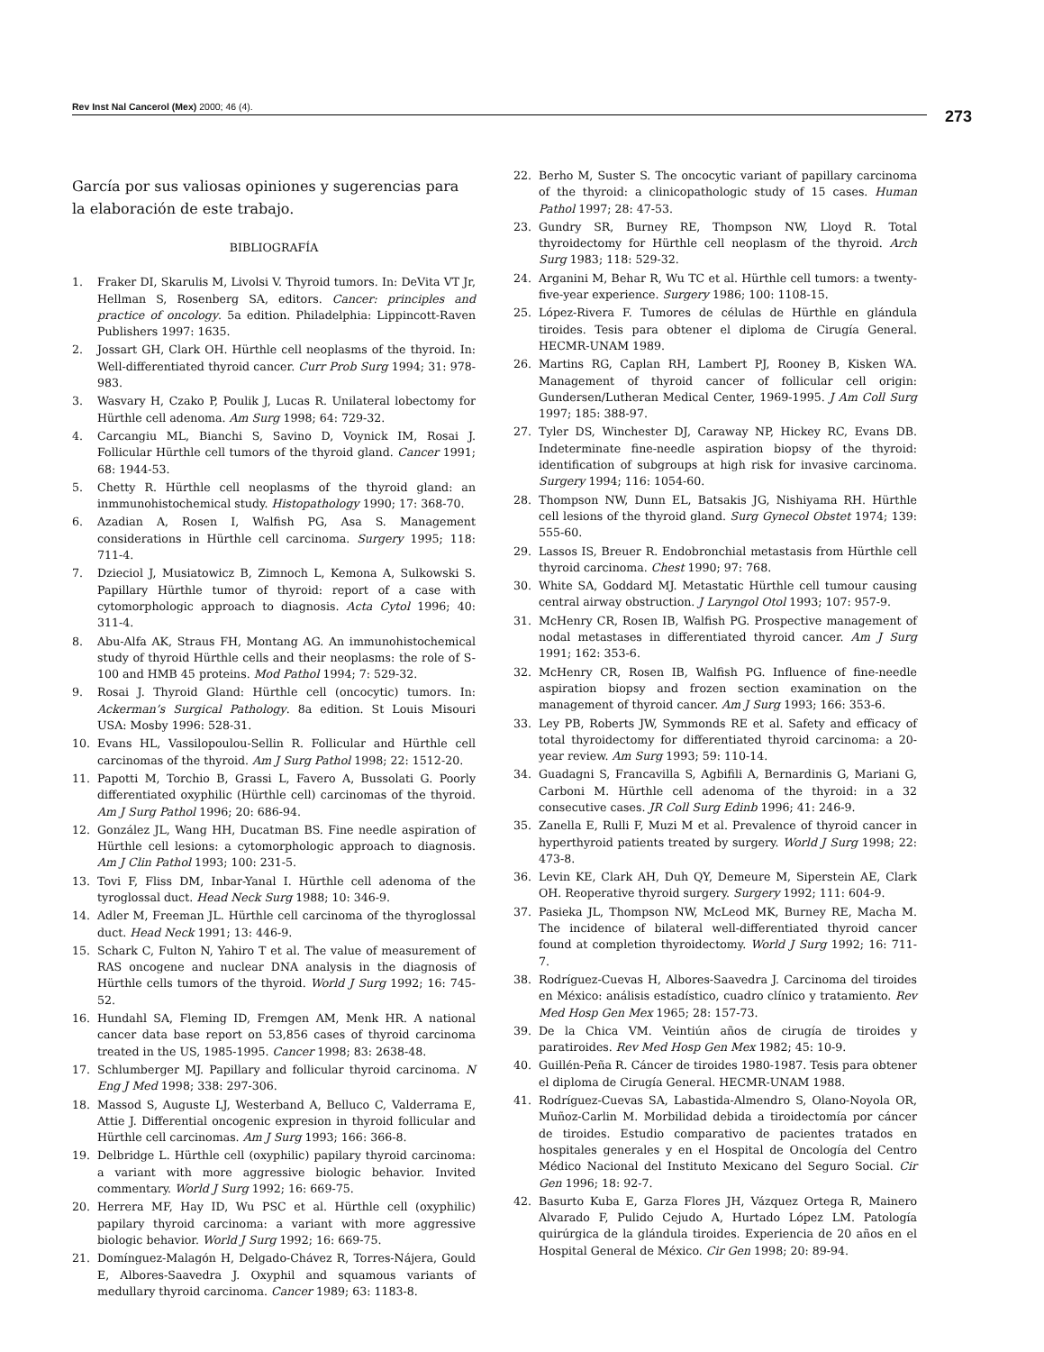Rev Inst Nal Cancerol (Mex) 2000; 46 (4).
273
García por sus valiosas opiniones y sugerencias para la elaboración de este trabajo.
BIBLIOGRAFÍA
1. Fraker DI, Skarulis M, Livolsi V. Thyroid tumors. In: DeVita VT Jr, Hellman S, Rosenberg SA, editors. Cancer: principles and practice of oncology. 5a edition. Philadelphia: Lippincott-Raven Publishers 1997: 1635.
2. Jossart GH, Clark OH. Hürthle cell neoplasms of the thyroid. In: Well-differentiated thyroid cancer. Curr Prob Surg 1994; 31: 978-983.
3. Wasvary H, Czako P, Poulik J, Lucas R. Unilateral lobectomy for Hürthle cell adenoma. Am Surg 1998; 64: 729-32.
4. Carcangiu ML, Bianchi S, Savino D, Voynick IM, Rosai J. Follicular Hürthle cell tumors of the thyroid gland. Cancer 1991; 68: 1944-53.
5. Chetty R. Hürthle cell neoplasms of the thyroid gland: an inmmunohistochemical study. Histopathology 1990; 17: 368-70.
6. Azadian A, Rosen I, Walfish PG, Asa S. Management considerations in Hürthle cell carcinoma. Surgery 1995; 118: 711-4.
7. Dzieciol J, Musiatowicz B, Zimnoch L, Kemona A, Sulkowski S. Papillary Hürthle tumor of thyroid: report of a case with cytomorphologic approach to diagnosis. Acta Cytol 1996; 40: 311-4.
8. Abu-Alfa AK, Straus FH, Montang AG. An immunohistochemical study of thyroid Hürthle cells and their neoplasms: the role of S-100 and HMB 45 proteins. Mod Pathol 1994; 7: 529-32.
9. Rosai J. Thyroid Gland: Hürthle cell (oncocytic) tumors. In: Ackerman’s Surgical Pathology. 8a edition. St Louis Misouri USA: Mosby 1996: 528-31.
10. Evans HL, Vassilopoulou-Sellin R. Follicular and Hürthle cell carcinomas of the thyroid. Am J Surg Pathol 1998; 22: 1512-20.
11. Papotti M, Torchio B, Grassi L, Favero A, Bussolati G. Poorly differentiated oxyphilic (Hürthle cell) carcinomas of the thyroid. Am J Surg Pathol 1996; 20: 686-94.
12. González JL, Wang HH, Ducatman BS. Fine needle aspiration of Hürthle cell lesions: a cytomorphologic approach to diagnosis. Am J Clin Pathol 1993; 100: 231-5.
13. Tovi F, Fliss DM, Inbar-Yanal I. Hürthle cell adenoma of the tyroglossal duct. Head Neck Surg 1988; 10: 346-9.
14. Adler M, Freeman JL. Hürthle cell carcinoma of the thyroglossal duct. Head Neck 1991; 13: 446-9.
15. Schark C, Fulton N, Yahiro T et al. The value of measurement of RAS oncogene and nuclear DNA analysis in the diagnosis of Hürthle cells tumors of the thyroid. World J Surg 1992; 16: 745-52.
16. Hundahl SA, Fleming ID, Fremgen AM, Menk HR. A national cancer data base report on 53,856 cases of thyroid carcinoma treated in the US, 1985-1995. Cancer 1998; 83: 2638-48.
17. Schlumberger MJ. Papillary and follicular thyroid carcinoma. N Eng J Med 1998; 338: 297-306.
18. Massod S, Auguste LJ, Westerband A, Belluco C, Valderrama E, Attie J. Differential oncogenic expresion in thyroid follicular and Hürthle cell carcinomas. Am J Surg 1993; 166: 366-8.
19. Delbridge L. Hürthle cell (oxyphilic) papilary thyroid carcinoma: a variant with more aggressive biologic behavior. Invited commentary. World J Surg 1992; 16: 669-75.
20. Herrera MF, Hay ID, Wu PSC et al. Hürthle cell (oxyphilic) papilary thyroid carcinoma: a variant with more aggressive biologic behavior. World J Surg 1992; 16: 669-75.
21. Domínguez-Malagón H, Delgado-Chávez R, Torres-Nájera, Gould E, Albores-Saavedra J. Oxyphil and squamous variants of medullary thyroid carcinoma. Cancer 1989; 63: 1183-8.
22. Berho M, Suster S. The oncocytic variant of papillary carcinoma of the thyroid: a clinicopathologic study of 15 cases. Human Pathol 1997; 28: 47-53.
23. Gundry SR, Burney RE, Thompson NW, Lloyd R. Total thyroidectomy for Hürthle cell neoplasm of the thyroid. Arch Surg 1983; 118: 529-32.
24. Arganini M, Behar R, Wu TC et al. Hürthle cell tumors: a twenty-five-year experience. Surgery 1986; 100: 1108-15.
25. López-Rivera F. Tumores de células de Hürthle en glándula tiroides. Tesis para obtener el diploma de Cirugía General. HECMR-UNAM 1989.
26. Martins RG, Caplan RH, Lambert PJ, Rooney B, Kisken WA. Management of thyroid cancer of follicular cell origin: Gundersen/Lutheran Medical Center, 1969-1995. J Am Coll Surg 1997; 185: 388-97.
27. Tyler DS, Winchester DJ, Caraway NP, Hickey RC, Evans DB. Indeterminate fine-needle aspiration biopsy of the thyroid: identification of subgroups at high risk for invasive carcinoma. Surgery 1994; 116: 1054-60.
28. Thompson NW, Dunn EL, Batsakis JG, Nishiyama RH. Hürthle cell lesions of the thyroid gland. Surg Gynecol Obstet 1974; 139: 555-60.
29. Lassos IS, Breuer R. Endobronchial metastasis from Hürthle cell thyroid carcinoma. Chest 1990; 97: 768.
30. White SA, Goddard MJ. Metastatic Hürthle cell tumour causing central airway obstruction. J Laryngol Otol 1993; 107: 957-9.
31. McHenry CR, Rosen IB, Walfish PG. Prospective management of nodal metastases in differentiated thyroid cancer. Am J Surg 1991; 162: 353-6.
32. McHenry CR, Rosen IB, Walfish PG. Influence of fine-needle aspiration biopsy and frozen section examination on the management of thyroid cancer. Am J Surg 1993; 166: 353-6.
33. Ley PB, Roberts JW, Symmonds RE et al. Safety and efficacy of total thyroidectomy for differentiated thyroid carcinoma: a 20-year review. Am Surg 1993; 59: 110-14.
34. Guadagni S, Francavilla S, Agbifili A, Bernardinis G, Mariani G, Carboni M. Hürthle cell adenoma of the thyroid: in a 32 consecutive cases. JR Coll Surg Edinb 1996; 41: 246-9.
35. Zanella E, Rulli F, Muzi M et al. Prevalence of thyroid cancer in hyperthyroid patients treated by surgery. World J Surg 1998; 22: 473-8.
36. Levin KE, Clark AH, Duh QY, Demeure M, Siperstein AE, Clark OH. Reoperative thyroid surgery. Surgery 1992; 111: 604-9.
37. Pasieka JL, Thompson NW, McLeod MK, Burney RE, Macha M. The incidence of bilateral well-differentiated thyroid cancer found at completion thyroidectomy. World J Surg 1992; 16: 711-7.
38. Rodríguez-Cuevas H, Albores-Saavedra J. Carcinoma del tiroides en México: análisis estadístico, cuadro clínico y tratamiento. Rev Med Hosp Gen Mex 1965; 28: 157-73.
39. De la Chica VM. Veintiún años de cirugía de tiroides y paratiroides. Rev Med Hosp Gen Mex 1982; 45: 10-9.
40. Guillén-Peña R. Cáncer de tiroides 1980-1987. Tesis para obtener el diploma de Cirugía General. HECMR-UNAM 1988.
41. Rodríguez-Cuevas SA, Labastida-Almendro S, Olano-Noyola OR, Muñoz-Carlin M. Morbilidad debida a tiroidectomía por cáncer de tiroides. Estudio comparativo de pacientes tratados en hospitales generales y en el Hospital de Oncología del Centro Médico Nacional del Instituto Mexicano del Seguro Social. Cir Gen 1996; 18: 92-7.
42. Basurto Kuba E, Garza Flores JH, Vázquez Ortega R, Mainero Alvarado F, Pulido Cejudo A, Hurtado López LM. Patología quirúrgica de la glándula tiroides. Experiencia de 20 años en el Hospital General de México. Cir Gen 1998; 20: 89-94.